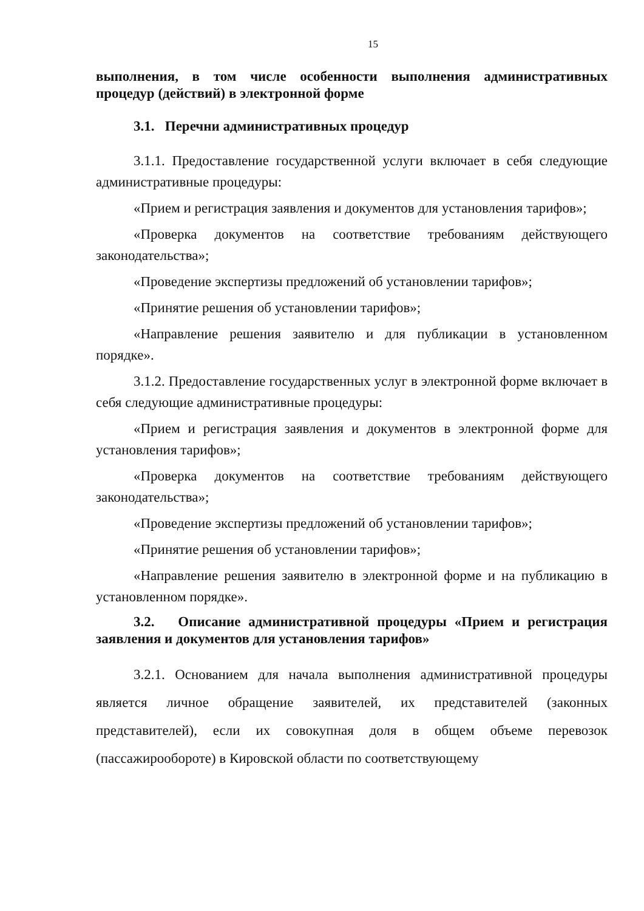15
выполнения, в том числе особенности выполнения административных процедур (действий) в электронной форме
3.1. Перечни административных процедур
3.1.1. Предоставление государственной услуги включает в себя следующие административные процедуры:
«Прием и регистрация заявления и документов для установления тарифов»;
«Проверка документов на соответствие требованиям действующего законодательства»;
«Проведение экспертизы предложений об установлении тарифов»;
«Принятие решения об установлении тарифов»;
«Направление решения заявителю и для публикации в установленном порядке».
3.1.2. Предоставление государственных услуг в электронной форме включает в себя следующие административные процедуры:
«Прием и регистрация заявления и документов в электронной форме для установления тарифов»;
«Проверка документов на соответствие требованиям действующего законодательства»;
«Проведение экспертизы предложений об установлении тарифов»;
«Принятие решения об установлении тарифов»;
«Направление решения заявителю в электронной форме и на публикацию в установленном порядке».
3.2. Описание административной процедуры «Прием и регистрация заявления и документов для установления тарифов»
3.2.1. Основанием для начала выполнения административной процедуры является личное обращение заявителей, их представителей (законных представителей), если их совокупная доля в общем объеме перевозок (пассажирообороте) в Кировской области по соответствующему